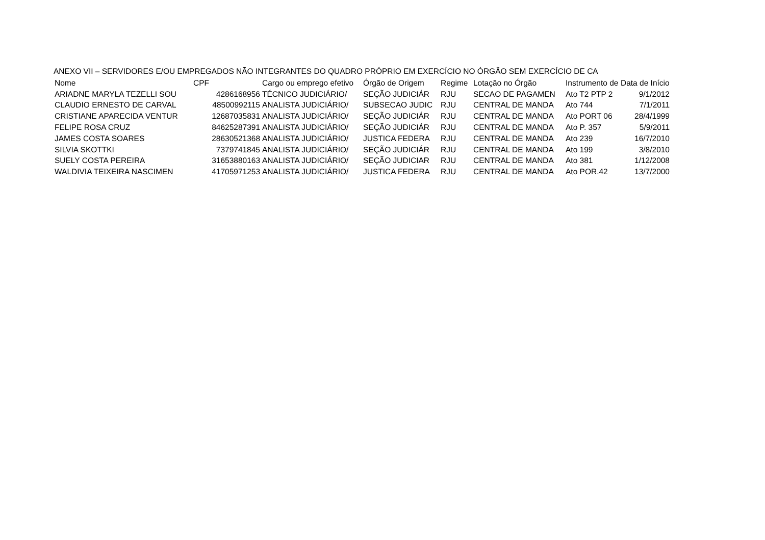ANEXO VII – SERVIDORES E/OU EMPREGADOS NÃO INTEGRANTES DO QUADRO PRÓPRIO EM EXERCÍCIO NO ÓRGÃO SEM EXERCÍCIO DE CA
| Nome | CPF | Cargo ou emprego efetivo | Órgão de Origem | Regime | Lotação no Órgão | Instrumento de | Data de Início |
| --- | --- | --- | --- | --- | --- | --- | --- |
| ARIADNE MARYLA TEZELLI SOU | 4286168956 | TÉCNICO JUDICIÁRIO/ | SEÇÃO JUDICIÁR | RJU | SECAO DE PAGAMEN | Ato T2 PTP 2 | 9/1/2012 |
| CLAUDIO ERNESTO DE CARVAL | 48500992115 | ANALISTA JUDICIÁRIO/ | SUBSECAO JUDIC | RJU | CENTRAL DE MANDA | Ato 744 | 7/1/2011 |
| CRISTIANE APARECIDA VENTUR | 12687035831 | ANALISTA JUDICIÁRIO/ | SEÇÃO JUDICIÁR | RJU | CENTRAL DE MANDA | Ato PORT 06 | 28/4/1999 |
| FELIPE ROSA CRUZ | 84625287391 | ANALISTA JUDICIÁRIO/ | SEÇÃO JUDICIÁR | RJU | CENTRAL DE MANDA | Ato P. 357 | 5/9/2011 |
| JAMES COSTA SOARES | 28630521368 | ANALISTA JUDICIÁRIO/ | JUSTICA FEDERA | RJU | CENTRAL DE MANDA | Ato 239 | 16/7/2010 |
| SILVIA SKOTTKI | 7379741845 | ANALISTA JUDICIÁRIO/ | SEÇÃO JUDICIÁR | RJU | CENTRAL DE MANDA | Ato 199 | 3/8/2010 |
| SUELY COSTA PEREIRA | 31653880163 | ANALISTA JUDICIÁRIO/ | SEÇÃO JUDICIAR | RJU | CENTRAL DE MANDA | Ato 381 | 1/12/2008 |
| WALDIVIA TEIXEIRA NASCIMEN | 41705971253 | ANALISTA JUDICIÁRIO/ | JUSTICA FEDERA | RJU | CENTRAL DE MANDA | Ato POR.42 | 13/7/2000 |